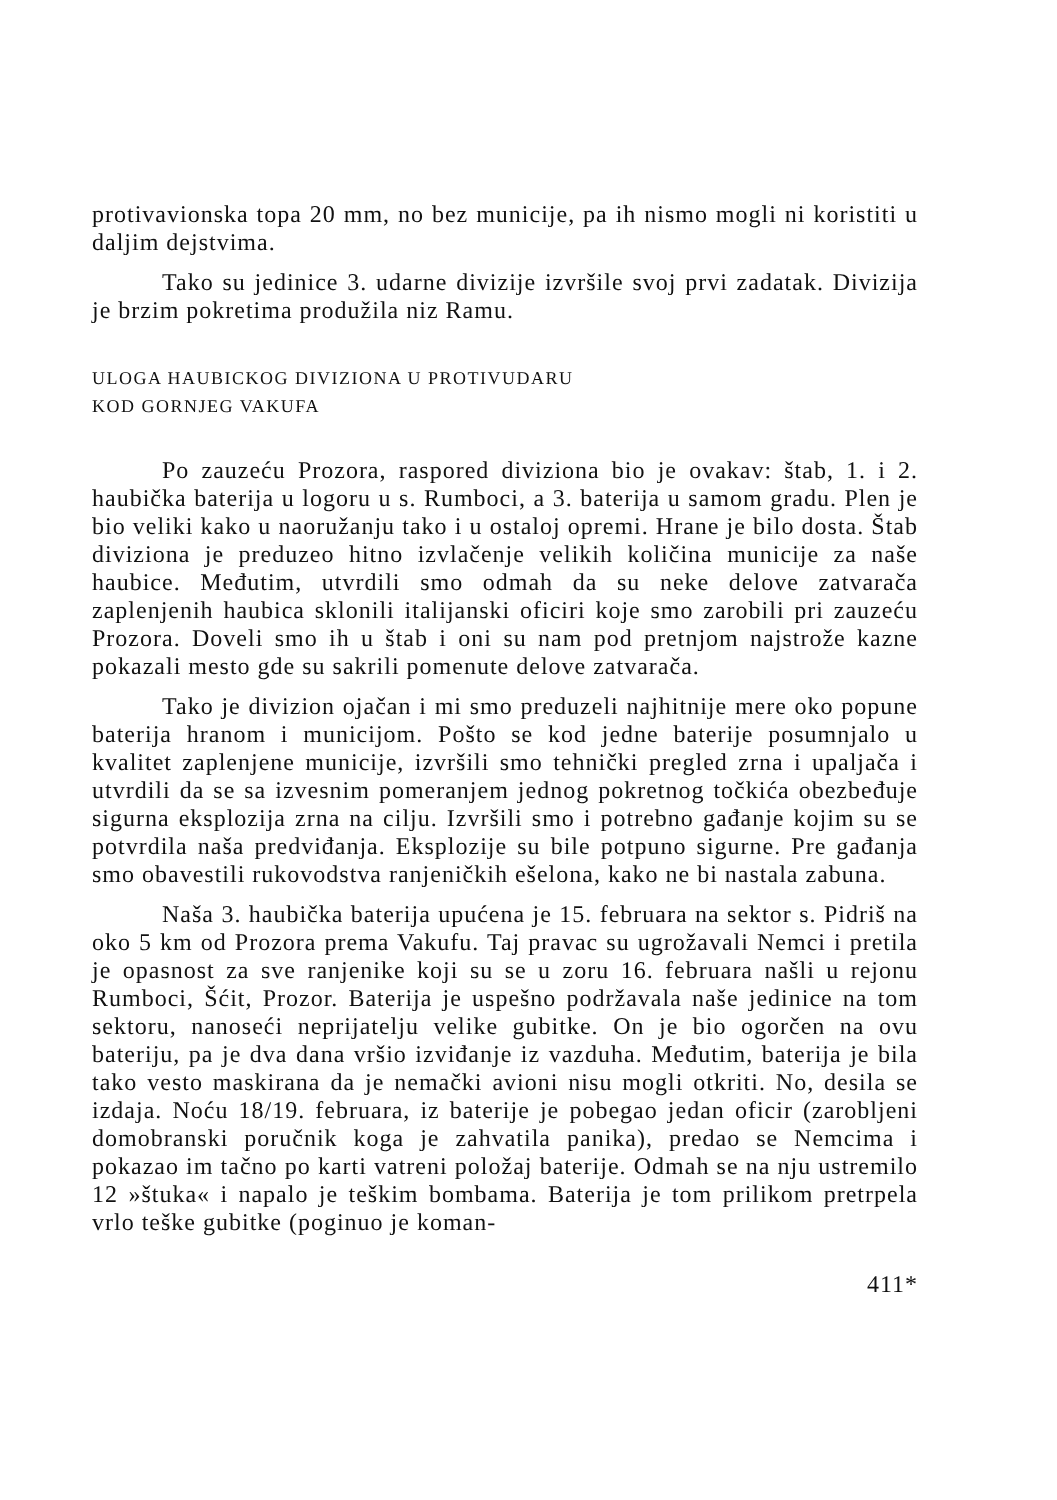protivavionska topa 20 mm, no bez municije, pa ih nismo mogli ni koristiti u daljim dejstvima.
Tako su jedinice 3. udarne divizije izvršile svoj prvi zadatak. Divizija je brzim pokretima produžila niz Ramu.
ULOGA HAUBICKOG DIVIZIONA U PROTIVUDARU
KOD GORNJEG VAKUFA
Po zauzeću Prozora, raspored diviziona bio je ovakav: štab, 1. i 2. haubička baterija u logoru u s. Rumboci, a 3. baterija u samom gradu. Plen je bio veliki kako u naoružanju tako i u ostaloj opremi. Hrane je bilo dosta. Štab diviziona je preduzeo hitno izvlačenje velikih količina municije za naše haubice. Međutim, utvrdili smo odmah da su neke delove zatvarača zaplenjenih haubica sklonili italijanski oficiri koje smo zarobili pri zauzeću Prozora. Doveli smo ih u štab i oni su nam pod pretnjom najstrože kazne pokazali mesto gde su sakrili pomenute delove zatvarača.
Tako je divizion ojačan i mi smo preduzeli najhitnije mere oko popune baterija hranom i municijom. Pošto se kod jedne baterije posumnjalo u kvalitet zaplenjene municije, izvršili smo tehnički pregled zrna i upaljača i utvrdili da se sa izvesnim pomeranjem jednog pokretnog točkića obezbeđuje sigurna eksplozija zrna na cilju. Izvršili smo i potrebno gađanje kojim su se potvrdila naša predviđanja. Eksplozije su bile potpuno sigurne. Pre gađanja smo obavestili rukovodstva ranjeničkih ešelona, kako ne bi nastala zabuna.
Naša 3. haubička baterija upućena je 15. februara na sektor s. Pidriš na oko 5 km od Prozora prema Vakufu. Taj pravac su ugrožavali Nemci i pretila je opasnost za sve ranjenike koji su se u zoru 16. februara našli u rejonu Rumboci, Šćit, Prozor. Baterija je uspešno podržavala naše jedinice na tom sektoru, nanoseći neprijatelju velike gubitke. On je bio ogorčen na ovu bateriju, pa je dva dana vršio izviđanje iz vazduha. Međutim, baterija je bila tako vesto maskirana da je nemački avioni nisu mogli otkriti. No, desila se izdaja. Noću 18/19. februara, iz baterije je pobegao jedan oficir (zarobljeni domobranski poručnik koga je zahvatila panika), predao se Nemcima i pokazao im tačno po karti vatreni položaj baterije. Odmah se na nju ustremilo 12 »štuka« i napalo je teškim bombama. Baterija je tom prilikom pretrpela vrlo teške gubitke (poginuo je koman-
411*